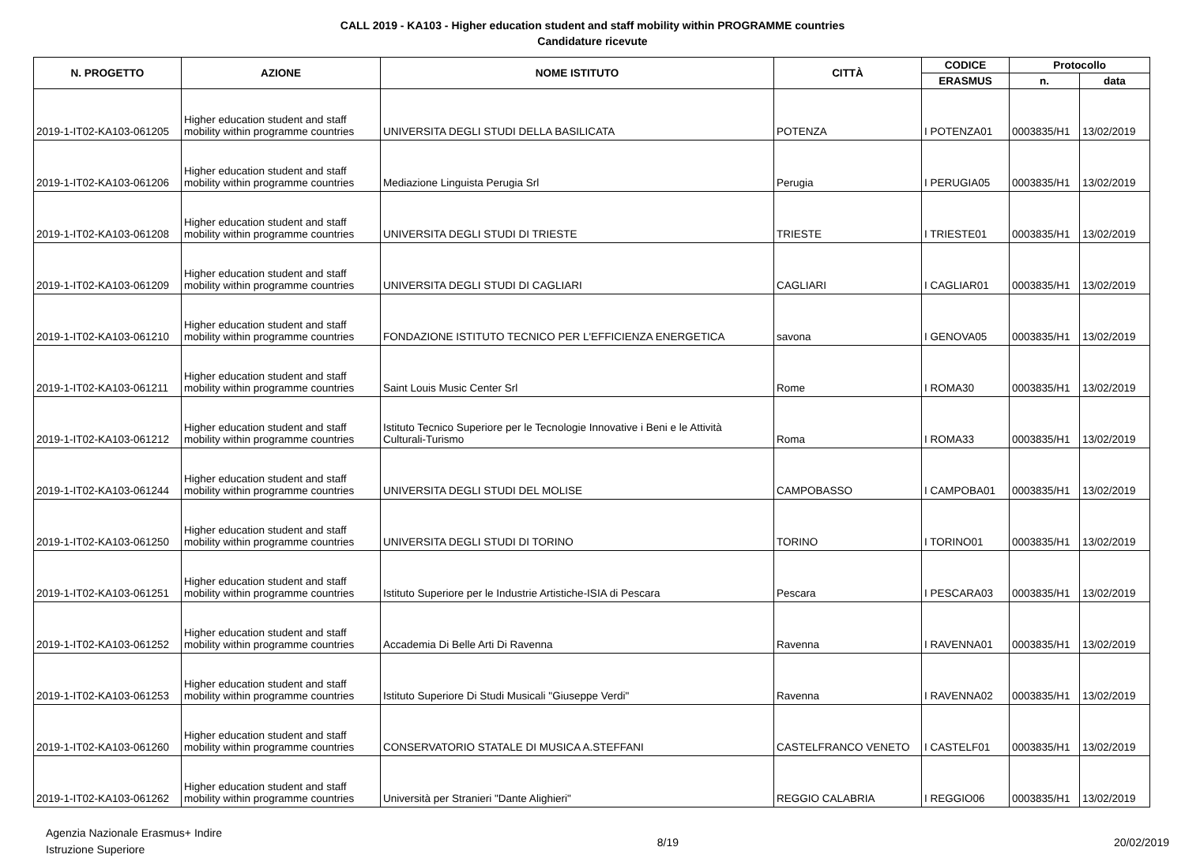CALL 2019 - KA103 - Higher education student and staff mobility within PROGRAMME countries
Candidature ricevute
| N. PROGETTO | AZIONE | NOME ISTITUTO | CITTÀ | CODICE | Protocollo | |
| --- | --- | --- | --- | --- | --- | --- |
| | | | | ERASMUS | n. | data |
| 2019-1-IT02-KA103-061205 | Higher education student and staff mobility within programme countries | UNIVERSITA DEGLI STUDI DELLA BASILICATA | POTENZA | I POTENZA01 | 0003835/H1 | 13/02/2019 |
| 2019-1-IT02-KA103-061206 | Higher education student and staff mobility within programme countries | Mediazione Linguista Perugia Srl | Perugia | I PERUGIA05 | 0003835/H1 | 13/02/2019 |
| 2019-1-IT02-KA103-061208 | Higher education student and staff mobility within programme countries | UNIVERSITA DEGLI STUDI DI TRIESTE | TRIESTE | I TRIESTE01 | 0003835/H1 | 13/02/2019 |
| 2019-1-IT02-KA103-061209 | Higher education student and staff mobility within programme countries | UNIVERSITA DEGLI STUDI DI CAGLIARI | CAGLIARI | I CAGLIAR01 | 0003835/H1 | 13/02/2019 |
| 2019-1-IT02-KA103-061210 | Higher education student and staff mobility within programme countries | FONDAZIONE ISTITUTO TECNICO PER L'EFFICIENZA ENERGETICA | savona | I GENOVA05 | 0003835/H1 | 13/02/2019 |
| 2019-1-IT02-KA103-061211 | Higher education student and staff mobility within programme countries | Saint Louis Music Center Srl | Rome | I ROMA30 | 0003835/H1 | 13/02/2019 |
| 2019-1-IT02-KA103-061212 | Higher education student and staff mobility within programme countries | Istituto Tecnico Superiore per le Tecnologie Innovative i Beni e le Attività Culturali-Turismo | Roma | I ROMA33 | 0003835/H1 | 13/02/2019 |
| 2019-1-IT02-KA103-061244 | Higher education student and staff mobility within programme countries | UNIVERSITA DEGLI STUDI DEL MOLISE | CAMPOBASSO | I CAMPOBA01 | 0003835/H1 | 13/02/2019 |
| 2019-1-IT02-KA103-061250 | Higher education student and staff mobility within programme countries | UNIVERSITA DEGLI STUDI DI TORINO | TORINO | I TORINO01 | 0003835/H1 | 13/02/2019 |
| 2019-1-IT02-KA103-061251 | Higher education student and staff mobility within programme countries | Istituto Superiore per le Industrie Artistiche-ISIA di Pescara | Pescara | I PESCARA03 | 0003835/H1 | 13/02/2019 |
| 2019-1-IT02-KA103-061252 | Higher education student and staff mobility within programme countries | Accademia Di Belle Arti Di Ravenna | Ravenna | I RAVENNA01 | 0003835/H1 | 13/02/2019 |
| 2019-1-IT02-KA103-061253 | Higher education student and staff mobility within programme countries | Istituto Superiore Di Studi Musicali "Giuseppe Verdi" | Ravenna | I RAVENNA02 | 0003835/H1 | 13/02/2019 |
| 2019-1-IT02-KA103-061260 | Higher education student and staff mobility within programme countries | CONSERVATORIO STATALE DI MUSICA A.STEFFANI | CASTELFRANCO VENETO | I CASTELF01 | 0003835/H1 | 13/02/2019 |
| 2019-1-IT02-KA103-061262 | Higher education student and staff mobility within programme countries | Università per Stranieri "Dante Alighieri" | REGGIO CALABRIA | I REGGIO06 | 0003835/H1 | 13/02/2019 |
Agenzia Nazionale Erasmus+ Indire
Istruzione Superiore
8/19 20/02/2019